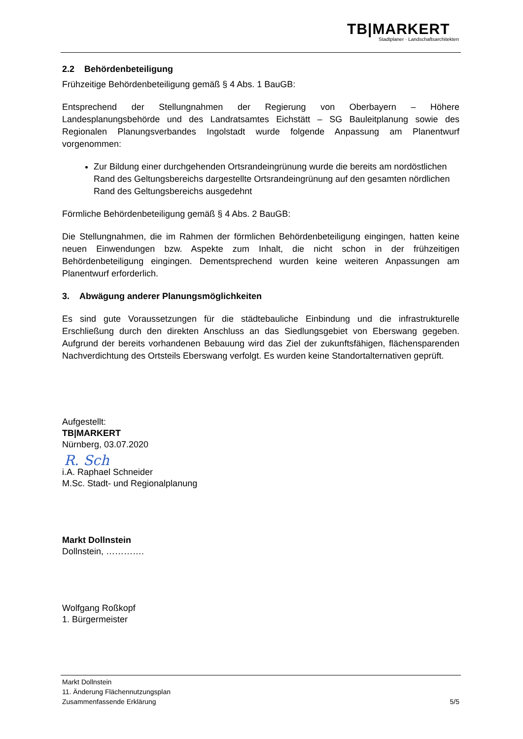TB|MARKERT
Stadtplaner · Landschaftsarchitekten
2.2 Behördenbeteiligung
Frühzeitige Behördenbeteiligung gemäß § 4 Abs. 1 BauGB:
Entsprechend der Stellungnahmen der Regierung von Oberbayern – Höhere Landesplanungsbehörde und des Landratsamtes Eichstätt – SG Bauleitplanung sowie des Regionalen Planungsverbandes Ingolstadt wurde folgende Anpassung am Planentwurf vorgenommen:
Zur Bildung einer durchgehenden Ortsrandeingrünung wurde die bereits am nordöstlichen Rand des Geltungsbereichs dargestellte Ortsrandeingrünung auf den gesamten nördlichen Rand des Geltungsbereichs ausgedehnt
Förmliche Behördenbeteiligung gemäß § 4 Abs. 2 BauGB:
Die Stellungnahmen, die im Rahmen der förmlichen Behördenbeteiligung eingingen, hatten keine neuen Einwendungen bzw. Aspekte zum Inhalt, die nicht schon in der frühzeitigen Behördenbeteiligung eingingen. Dementsprechend wurden keine weiteren Anpassungen am Planentwurf erforderlich.
3. Abwägung anderer Planungsmöglichkeiten
Es sind gute Voraussetzungen für die städtebauliche Einbindung und die infrastrukturelle Erschließung durch den direkten Anschluss an das Siedlungsgebiet von Eberswang gegeben. Aufgrund der bereits vorhandenen Bebauung wird das Ziel der zukunftsfähigen, flächensparenden Nachverdichtung des Ortsteils Eberswang verfolgt. Es wurden keine Standortalternativen geprüft.
Aufgestellt:
TB|MARKERT
Nürnberg, 03.07.2020
R. Sch
i.A. Raphael Schneider
M.Sc. Stadt- und Regionalplanung
Markt Dollnstein
Dollnstein, ………….
Wolfgang Roßkopf
1. Bürgermeister
Markt Dollnstein
11. Änderung Flächennutzungsplan
Zusammenfassende Erklärung 5/5